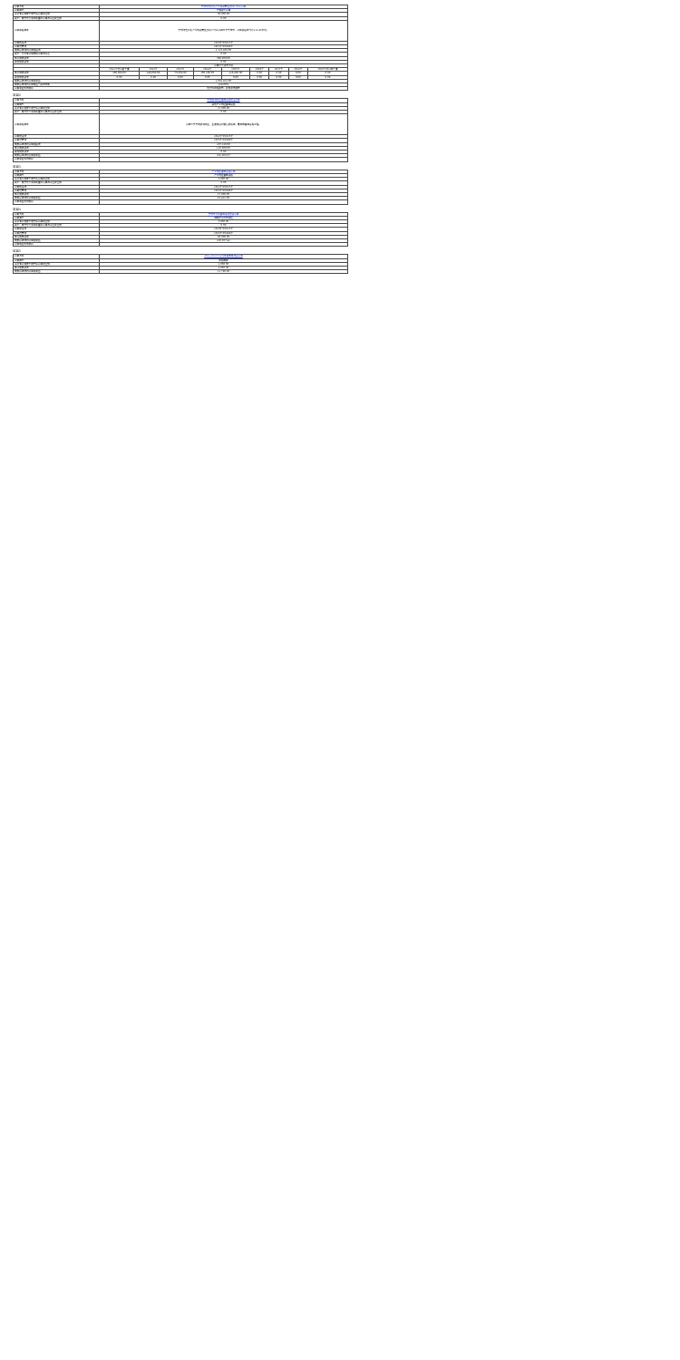| 项目名称 | 宁波绿色石化产业链配套生态综合开发项目 | | | | | | | | |
| 项目类型 | 产城融合项目 | | | | | | | | |
| 本只专项债券中用于该项目的金额 | 50,000.00 | | | | | | | | |
| 其中：用于符合条件的重大项目资本金的金额 | 0.00 | | | | | | | | |
| 项目实施描述 | 宁波绿色石化产业链配套生态综合开发项目位于宁波市，项目总投资约为113.45亿元。 | | | | | | | | |
| 项目建设期 | 2020年至2023年 | | | | | | | | |
| 项目运营期 | 2023年至2046年 | | | | | | | | |
| 债券存续期内项目总投资 | 1,123,455.00 | | | | | | | | |
| 其中：不含专项债券的项目资本金 | 0.00 | | | | | | | | |
| 专项债券融资 | 900,000.00 | | | | | | | | |
| 其他债务融资 | 0.00 | | | | | | | | |
| | 项目分年融资计划 | | | | | | | | |
| | 2021年及以前年度 | 2022年 | 2023年 | 2024年 | 2025年 | 2026年 | 2027年 | 2028年 | 2029年及以后年度 |
| 专项债券融资 | 360,000.00 | 140,000.00 | 75,000.00 | 100,200.00 | 226,800.00 | 0.00 | 0.00 | 0.00 | 0.00 |
| 其他债务融资 | 0.00 | 0.00 | 0.00 | 0.00 | 0.00 | 0.00 | 0.00 | 0.00 | 0.00 |
| 债券存续期内项目总收益 | 2,061,432.00 | | | | | | | | |
| 债券存续期内项目收益与融资平衡 | 224.00% | | | | | | | | |
| 项目收益预测依据 | 可行性研究报告、财务评价报告 | | | | | | | | |
项目2
| 项目名称 | 宁波前湾新区基础设施建设项目 |
| 项目类型 | 其他产业园区基础设施 |
| 本只专项债券中用于该项目的金额 | 13,000.00 |
| 其中：用于符合条件的重大项目资本金的金额 | 0.00 |
| 项目实施描述 | 项目位于宁波前湾新区，主要建设内容包括道路、管网等基础设施工程。 |
| 项目建设期 | 2022年至2025年 |
| 项目运营期 | 2025年至2046年 |
| 债券存续期内项目总投资 | 297,336.00 |
| 专项债券融资 | 110,000.00 |
| 其他债务融资 | 0.00 |
| 债券存续期内项目总收益 | 291,903.97 |
| 项目收益预测依据 | |
项目3
| 项目名称 | 产业园区基础设施项目 |
| 项目类型 | 产业园区基础设施 |
| 本只专项债券中用于该项目的金额 | 3,000.00 |
| 其中：用于符合条件的重大项目资本金的金额 | 0.00 |
| 项目建设期 | 2022年至2025年 |
| 项目运营期 | 2025年至2046年 |
| 专项债券融资 | 17,000.00 |
| 债券存续期内项目总收益 | 61,423.00 |
| 项目收益预测依据 | |
项目4
| 项目名称 | 宁波市水利基础设施建设项目 |
| 项目类型 | 城镇污水垃圾处理 |
| 本只专项债券中用于该项目的金额 | 5,000.00 |
| 其中：用于符合条件的重大项目资本金的金额 | 0.00 |
| 项目建设期 | 2020年至2025年 |
| 项目运营期 | 2025年至2046年 |
| 专项债券融资 | 90,000.00 |
| 债券存续期内项目总收益 | 230,997.42 |
| 项目收益预测依据 | |
项目5
| 项目名称 | 2022-2023年公办学前教育建设项目 |
| 项目类型 | 学前教育 |
| 本只专项债券中用于该项目的金额 | 1,000.00 |
| 专项债券融资 | 5,000.00 |
| 债券存续期内项目总收益 | 11,780.00 |